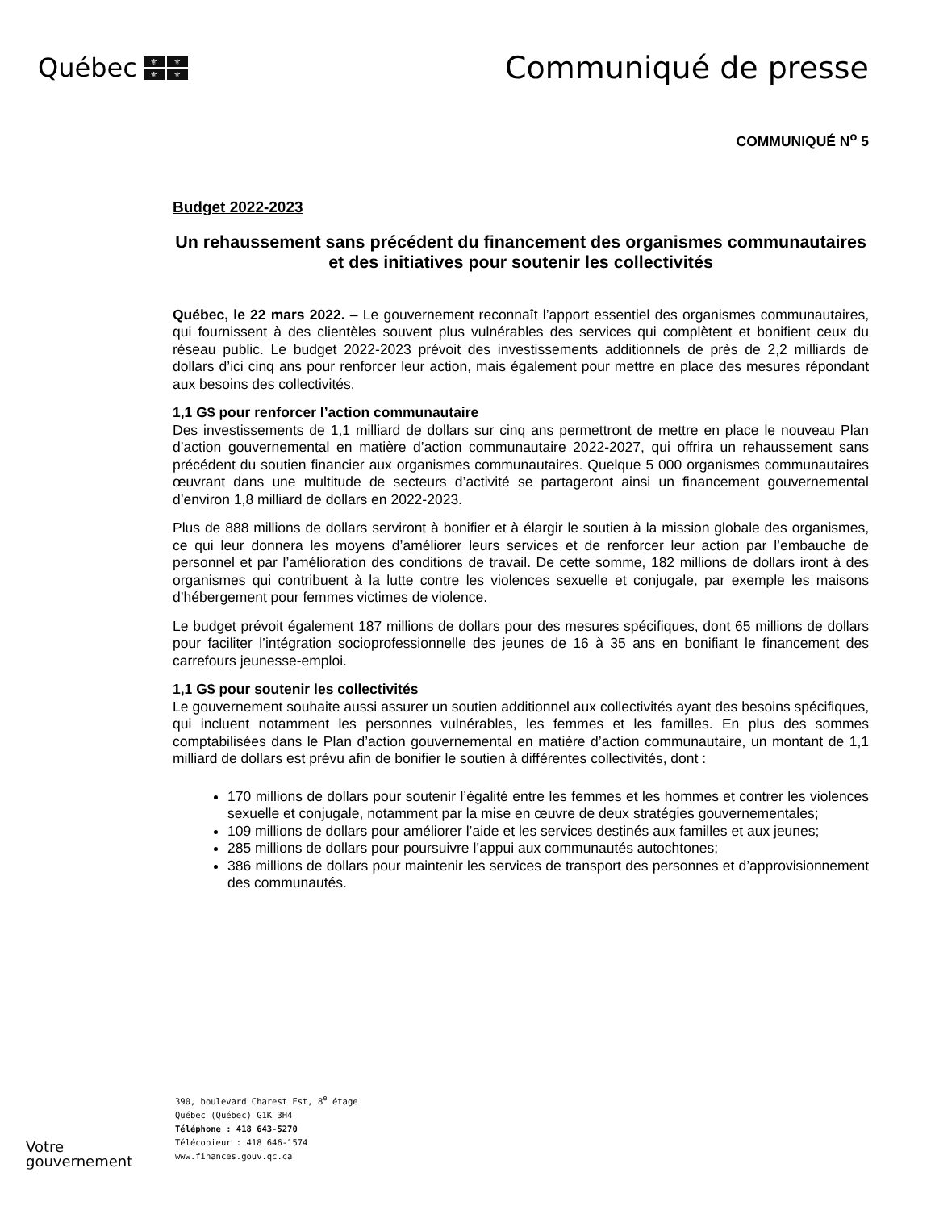Québec
⚜ ⚜ ⚜ ⚜
Communiqué de presse
COMMUNIQUÉ N<sup>o</sup> 5
Budget 2022-2023
Un rehaussement sans précédent du financement des organismes communautaires et des initiatives pour soutenir les collectivités
Québec, le 22 mars 2022. – Le gouvernement reconnaît l’apport essentiel des organismes communautaires, qui fournissent à des clientèles souvent plus vulnérables des services qui complètent et bonifient ceux du réseau public. Le budget 2022-2023 prévoit des investissements additionnels de près de 2,2 milliards de dollars d’ici cinq ans pour renforcer leur action, mais également pour mettre en place des mesures répondant aux besoins des collectivités.
1,1 G$ pour renforcer l’action communautaire
Des investissements de 1,1 milliard de dollars sur cinq ans permettront de mettre en place le nouveau Plan d’action gouvernemental en matière d’action communautaire 2022-2027, qui offrira un rehaussement sans précédent du soutien financier aux organismes communautaires. Quelque 5 000 organismes communautaires œuvrant dans une multitude de secteurs d’activité se partageront ainsi un financement gouvernemental d’environ 1,8 milliard de dollars en 2022-2023.
Plus de 888 millions de dollars serviront à bonifier et à élargir le soutien à la mission globale des organismes, ce qui leur donnera les moyens d’améliorer leurs services et de renforcer leur action par l’embauche de personnel et par l’amélioration des conditions de travail. De cette somme, 182 millions de dollars iront à des organismes qui contribuent à la lutte contre les violences sexuelle et conjugale, par exemple les maisons d’hébergement pour femmes victimes de violence.
Le budget prévoit également 187 millions de dollars pour des mesures spécifiques, dont 65 millions de dollars pour faciliter l’intégration socioprofessionnelle des jeunes de 16 à 35 ans en bonifiant le financement des carrefours jeunesse-emploi.
1,1 G$ pour soutenir les collectivités
Le gouvernement souhaite aussi assurer un soutien additionnel aux collectivités ayant des besoins spécifiques, qui incluent notamment les personnes vulnérables, les femmes et les familles. En plus des sommes comptabilisées dans le Plan d’action gouvernemental en matière d’action communautaire, un montant de 1,1 milliard de dollars est prévu afin de bonifier le soutien à différentes collectivités, dont :
170 millions de dollars pour soutenir l’égalité entre les femmes et les hommes et contrer les violences sexuelle et conjugale, notamment par la mise en œuvre de deux stratégies gouvernementales;
109 millions de dollars pour améliorer l’aide et les services destinés aux familles et aux jeunes;
285 millions de dollars pour poursuivre l’appui aux communautés autochtones;
386 millions de dollars pour maintenir les services de transport des personnes et d’approvisionnement des communautés.
Votre
gouvernement
390, boulevard Charest Est, 8<sup>e</sup> étage
Québec (Québec) G1K 3H4
Téléphone : 418 643-5270
Télécopieur : 418 646-1574
www.finances.gouv.qc.ca